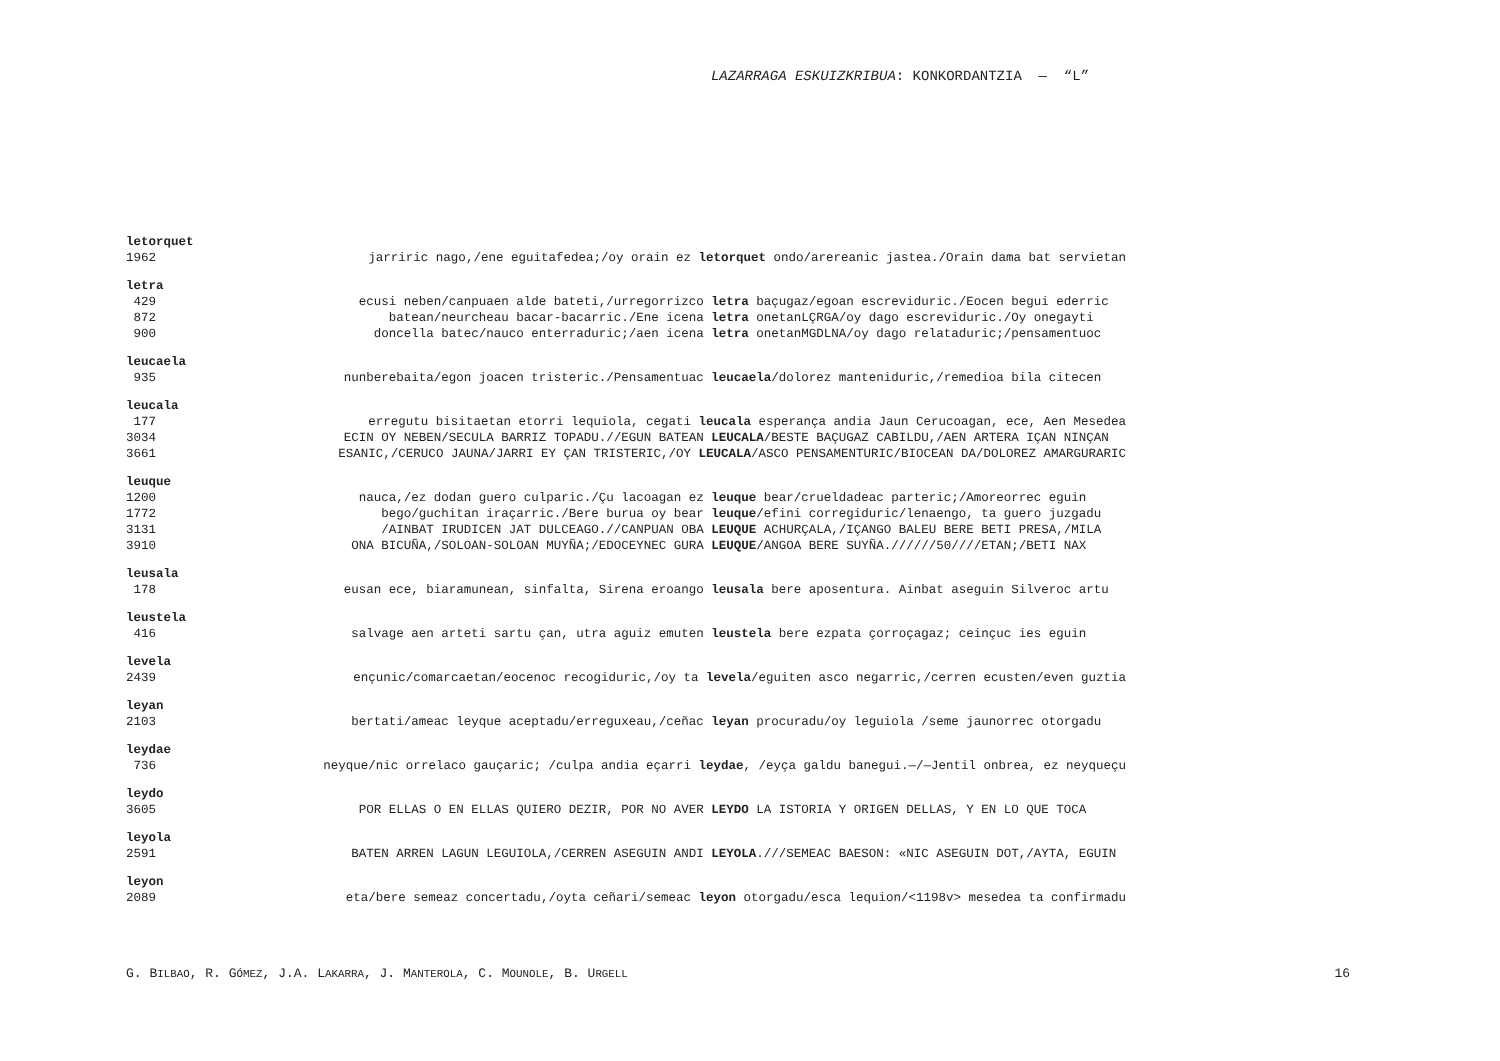LAZARRAGA ESKUIZKRIBUA: KONKORDANTZIA — “L”
letorquet
1962 jarriric nago,/ene eguitafedea;/oy orain ez letorquet ondo/arereanic jastea./Orain dama bat servietan
letra
429 ecusi neben/canpuaen alde bateti,/urregorrizco letra baçugaz/egoan escreviduric./Eocen begui ederric
872 batean/neurcheau bacar-bacarric./Ene icena letra onetanLÇRGA/oy dago escreviduric./Oy onegayti
900 doncella batec/nauco enterraduric;/aen icena letra onetanMGDLNA/oy dago relataduric;/pensamentuoc
leucaela
935 nunberebaita/egon joacen tristeric./Pensamentuac leucaela/dolorez manteniduric,/remedioa bila citecen
leucala
177 erregutu bisitaetan etorri lequiola, cegati leucala esperança andia Jaun Cerucoagan, ece, Aen Mesedea
3034 ECIN OY NEBEN/SECULA BARRIZ TOPADU.//EGUN BATEAN LEUCALA/BESTE BAÇUGAZ CABILDU,/AEN ARTERA IÇAN NINÇAN
3661 ESANIC,/CERUCO JAUNA/JARRI EY ÇAN TRISTERIC,/OY LEUCALA/ASCO PENSAMENTURIC/BIOCEAN DA/DOLOREZ AMARGURARIC
leuque
1200 nauca,/ez dodan guero culparic./Çu lacoagan ez leuque bear/crueldadeac parteric;/Amoreorrec eguin
1772 bego/guchitan iraçarric./Bere burua oy bear leuque/efini corregiduric/lenaengo, ta guero juzgadu
3131 /AINBAT IRUDICEN JAT DULCEAGO.//CANPUAN OBA LEUQUE ACHURÇALA,/IÇANGO BALEU BERE BETI PRESA,/MILA
3910 ONA BICUÑA,/SOLOAN-SOLOAN MUYÑA;/EDOCEYNEC GURA LEUQUE/ANGOA BERE SUYÑA.//////50////ETAN;/BETI NAX
leusala
178 eusan ece, biaramunean, sinfalta, Sirena eroango leusala bere aposentura. Ainbat aseguin Silveroc artu
leustela
416 salvage aen arteti sartu çan, utra aguiz emuten leustela bere ezpata çorroçagaz; ceinçuc ies eguin
levela
2439 ençunic/comarcaetan/eocenoc recogiduric,/oy ta levela/eguiten asco negarric,/cerren ecusten/even guztia
leyan
2103 bertati/ameac leyque aceptadu/erreguxeau,/ceñac leyan procuradu/oy leguiola /seme jaunorrec otorgadu
leydae
736 neyque/nic orrelaco gauçaric; /culpa andia eçarri leydae, /eyça galdu banegui.—/—Jentil onbrea, ez neyqueçu
leydo
3605 POR ELLAS O EN ELLAS QUIERO DEZIR, POR NO AVER LEYDO LA ISTORIA Y ORIGEN DELLAS, Y EN LO QUE TOCA
leyola
2591 BATEN ARREN LAGUN LEGUIOLA,/CERREN ASEGUIN ANDI LEYOLA.///SEMEAC BAESON: «NIC ASEGUIN DOT,/AYTA, EGUIN
leyon
2089 eta/bere semeaz concertadu,/oyta ceñari/semeac leyon otorgadu/esca lequion/<1198v> mesedea ta confirmadu
G. BILBAO, R. GÓMEZ, J.A. LAKARRA, J. MANTEROLA, C. MOUNOLE, B. URGELL 16